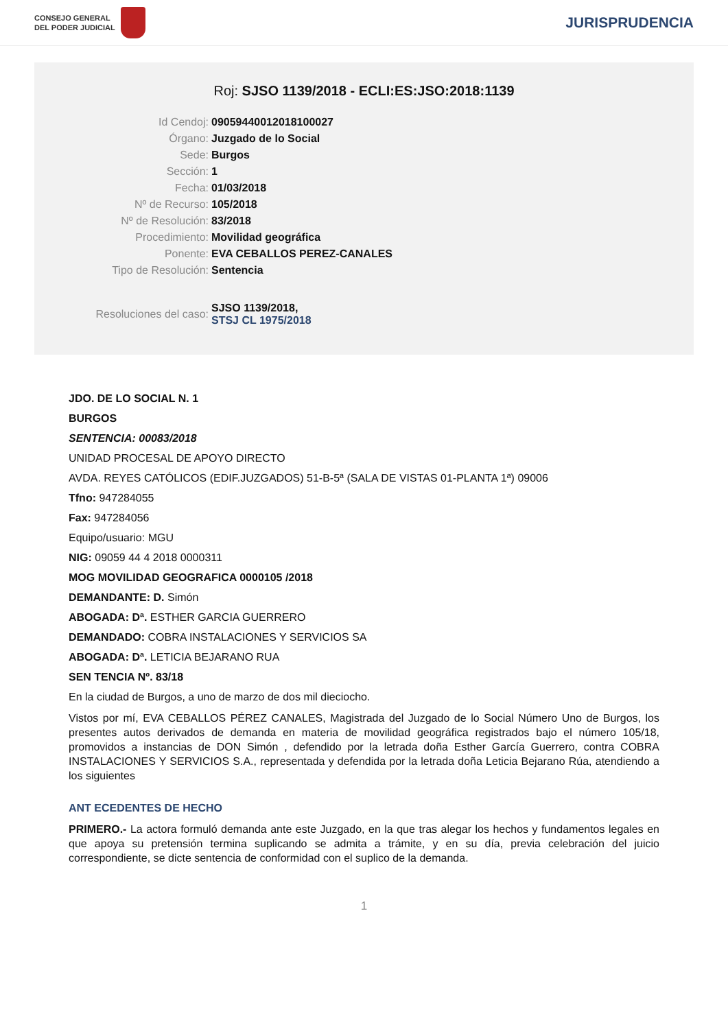CONSEJO GENERAL
DEL PODER JUDICIAL
JURISPRUDENCIA
Roj: SJSO 1139/2018 - ECLI:ES:JSO:2018:1139
| Id Cendoj: | 09059440012018100027 |
| Órgano: | Juzgado de lo Social |
| Sede: | Burgos |
| Sección: | 1 |
| Fecha: | 01/03/2018 |
| Nº de Recurso: | 105/2018 |
| Nº de Resolución: | 83/2018 |
| Procedimiento: | Movilidad geográfica |
| Ponente: | EVA CEBALLOS PEREZ-CANALES |
| Tipo de Resolución: | Sentencia |
| Resoluciones del caso: | SJSO 1139/2018, STSJ CL 1975/2018 |
JDO. DE LO SOCIAL N. 1
BURGOS
SENTENCIA: 00083/2018
UNIDAD PROCESAL DE APOYO DIRECTO
AVDA. REYES CATÓLICOS (EDIF.JUZGADOS) 51-B-5ª (SALA DE VISTAS 01-PLANTA 1ª) 09006
Tfno: 947284055
Fax: 947284056
Equipo/usuario: MGU
NIG: 09059 44 4 2018 0000311
MOG MOVILIDAD GEOGRAFICA 0000105 /2018
DEMANDANTE: D. Simón
ABOGADA: Dª. ESTHER GARCIA GUERRERO
DEMANDADO: COBRA INSTALACIONES Y SERVICIOS SA
ABOGADA: Dª. LETICIA BEJARANO RUA
SEN TENCIA Nº. 83/18
En la ciudad de Burgos, a uno de marzo de dos mil dieciocho.
Vistos por mí, EVA CEBALLOS PÉREZ CANALES, Magistrada del Juzgado de lo Social Número Uno de Burgos, los presentes autos derivados de demanda en materia de movilidad geográfica registrados bajo el número 105/18, promovidos a instancias de DON Simón , defendido por la letrada doña Esther García Guerrero, contra COBRA INSTALACIONES Y SERVICIOS S.A., representada y defendida por la letrada doña Leticia Bejarano Rúa, atendiendo a los siguientes
ANT ECEDENTES DE HECHO
PRIMERO.- La actora formuló demanda ante este Juzgado, en la que tras alegar los hechos y fundamentos legales en que apoya su pretensión termina suplicando se admita a trámite, y en su día, previa celebración del juicio correspondiente, se dicte sentencia de conformidad con el suplico de la demanda.
1